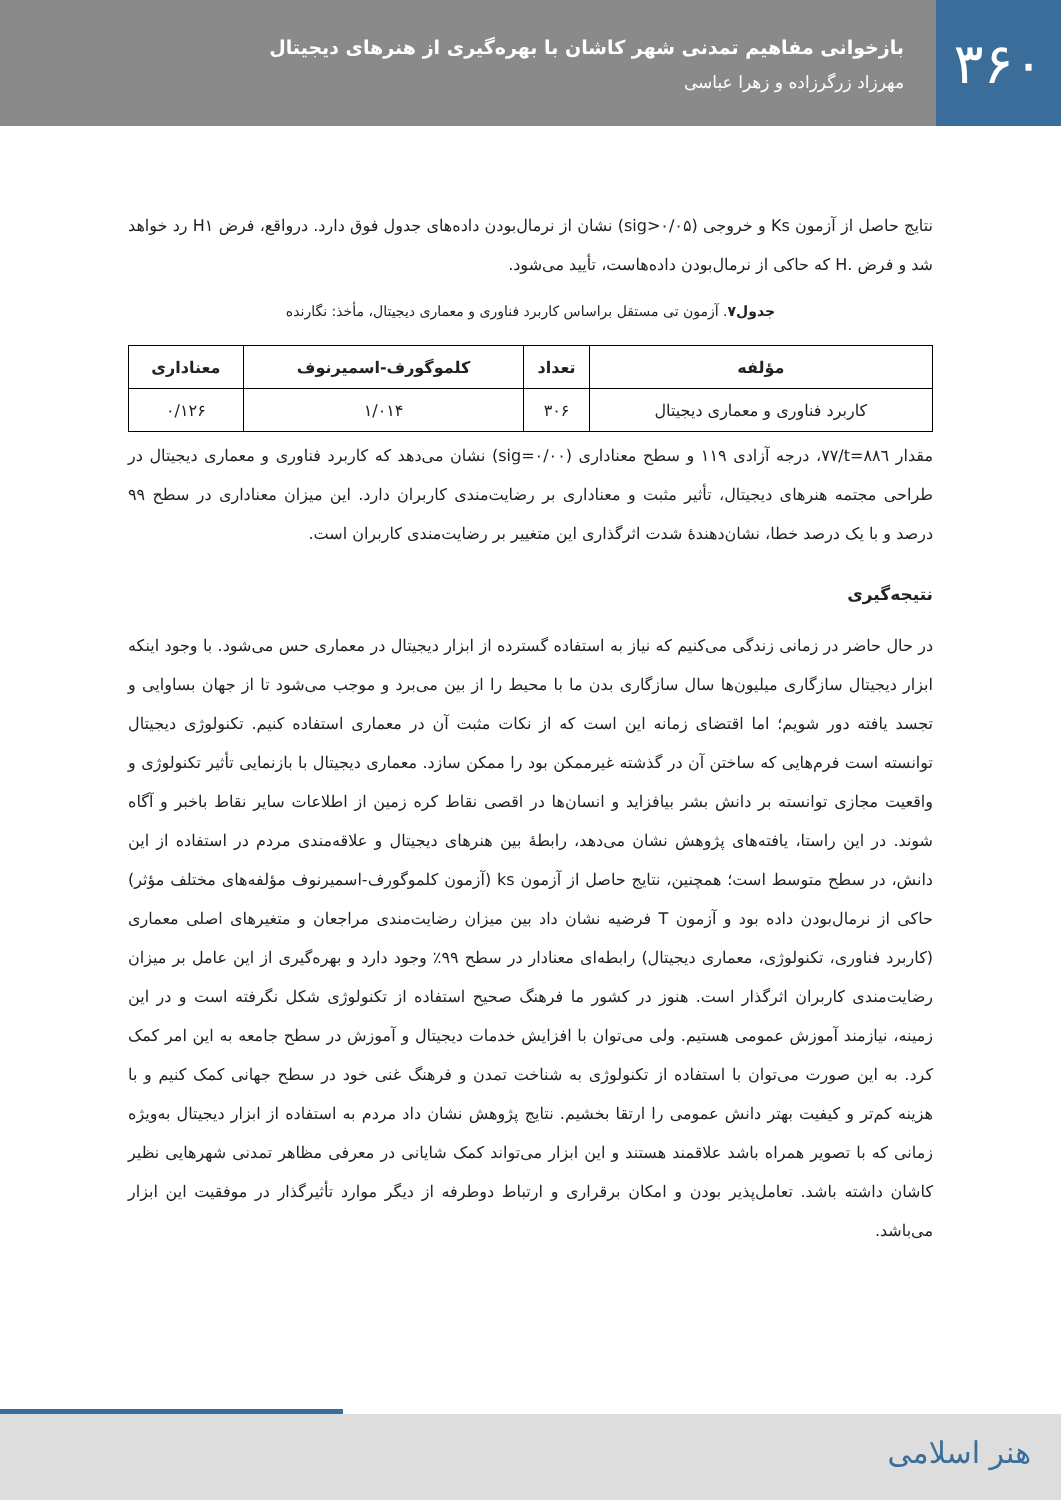۳۶۰
بازخوانی مفاهیم تمدنی شهر کاشان با بهره‌گیری از هنرهای دیجیتال
مهرزاد زرگرزاده و زهرا عباسی
نتایج حاصل از آزمون Ks و خروجی (sig>۰/۰۵) نشان از نرمال‌بودن داده‌های جدول فوق دارد. درواقع، فرض H۱ رد خواهد شد و فرض .H که حاکی از نرمال‌بودن داده‌هاست، تأیید می‌شود.
جدول۷. آزمون تی مستقل براساس کاربرد فناوری و معماری دیجیتال، مأخذ: نگارنده
| مؤلفه | تعداد | کلموگورف-اسمیرنوف | معناداری |
| --- | --- | --- | --- |
| کاربرد فناوری و معماری دیجیتال | ۳۰۶ | ۱/۰۱۴ | ۰/۱۲۶ |
مقدار t=۸۸٦/۷۷، درجه آزادی ۱۱۹ و سطح معناداری (sig=۰/۰۰) نشان می‌دهد که کاربرد فناوری و معماری دیجیتال در طراحی مجتمه هنرهای دیجیتال، تأثیر مثبت و معناداری بر رضایت‌مندی کاربران دارد. این میزان معناداری در سطح ۹۹ درصد و با یک درصد خطا، نشان‌دهندهٔ شدت اثرگذاری این متغییر بر رضایت‌مندی کاربران است.
نتیجه‌گیری
در حال حاضر در زمانی زندگی می‌کنیم که نیاز به استفاده گسترده از ابزار دیجیتال در معماری حس می‌شود. با وجود اینکه ابزار دیجیتال سازگاری میلیون‌ها سال سازگاری بدن ما با محیط را از بین می‌برد و موجب می‌شود تا از جهان بساوایی و تجسد یافته دور شویم؛ اما اقتضای زمانه این است که از نکات مثبت آن در معماری استفاده کنیم. تکنولوژی دیجیتال توانسته است فرم‌هایی که ساختن آن در گذشته غیرممکن بود را ممکن سازد. معماری دیجیتال با بازنمایی تأثیر تکنولوژی و واقعیت مجازی توانسته بر دانش بشر بیافزاید و انسان‌ها در اقصی نقاط کره زمین از اطلاعات سایر نقاط باخبر و آگاه شوند. در این راستا، یافته‌های پژوهش نشان می‌دهد، رابطهٔ بین هنرهای دیجیتال و علاقه‌مندی مردم در استفاده از این دانش، در سطح متوسط است؛ همچنین، نتایج حاصل از آزمون ks (آزمون کلموگورف-اسمیرنوف مؤلفه‌های مختلف مؤثر) حاکی از نرمال‌بودن داده بود و آزمون T فرضیه نشان داد بین میزان رضایت‌مندی مراجعان و متغیرهای اصلی معماری (کاربرد فناوری، تکنولوژی، معماری دیجیتال) رابطه‌ای معنادار در سطح ۹۹٪ وجود دارد و بهره‌گیری از این عامل بر میزان رضایت‌مندی کاربران اثرگذار است. هنوز در کشور ما فرهنگ صحیح استفاده از تکنولوژی شکل نگرفته است و در این زمینه، نیازمند آموزش عمومی هستیم. ولی می‌توان با افزایش خدمات دیجیتال و آموزش در سطح جامعه به این امر کمک کرد. به این صورت می‌توان با استفاده از تکنولوژی به شناخت تمدن و فرهنگ غنی خود در سطح جهانی کمک کنیم و با هزینه کم‌تر و کیفیت بهتر دانش عمومی را ارتقا بخشیم. نتایج پژوهش نشان داد مردم به استفاده از ابزار دیجیتال به‌ویژه زمانی که با تصویر همراه باشد علاقمند هستند و این ابزار می‌تواند کمک شایانی در معرفی مظاهر تمدنی شهرهایی نظیر کاشان داشته باشد. تعامل‌پذیر بودن و امکان برقراری و ارتباط دوطرفه از دیگر موارد تأثیرگذار در موفقیت این ابزار می‌باشد.
هنر اسلامی